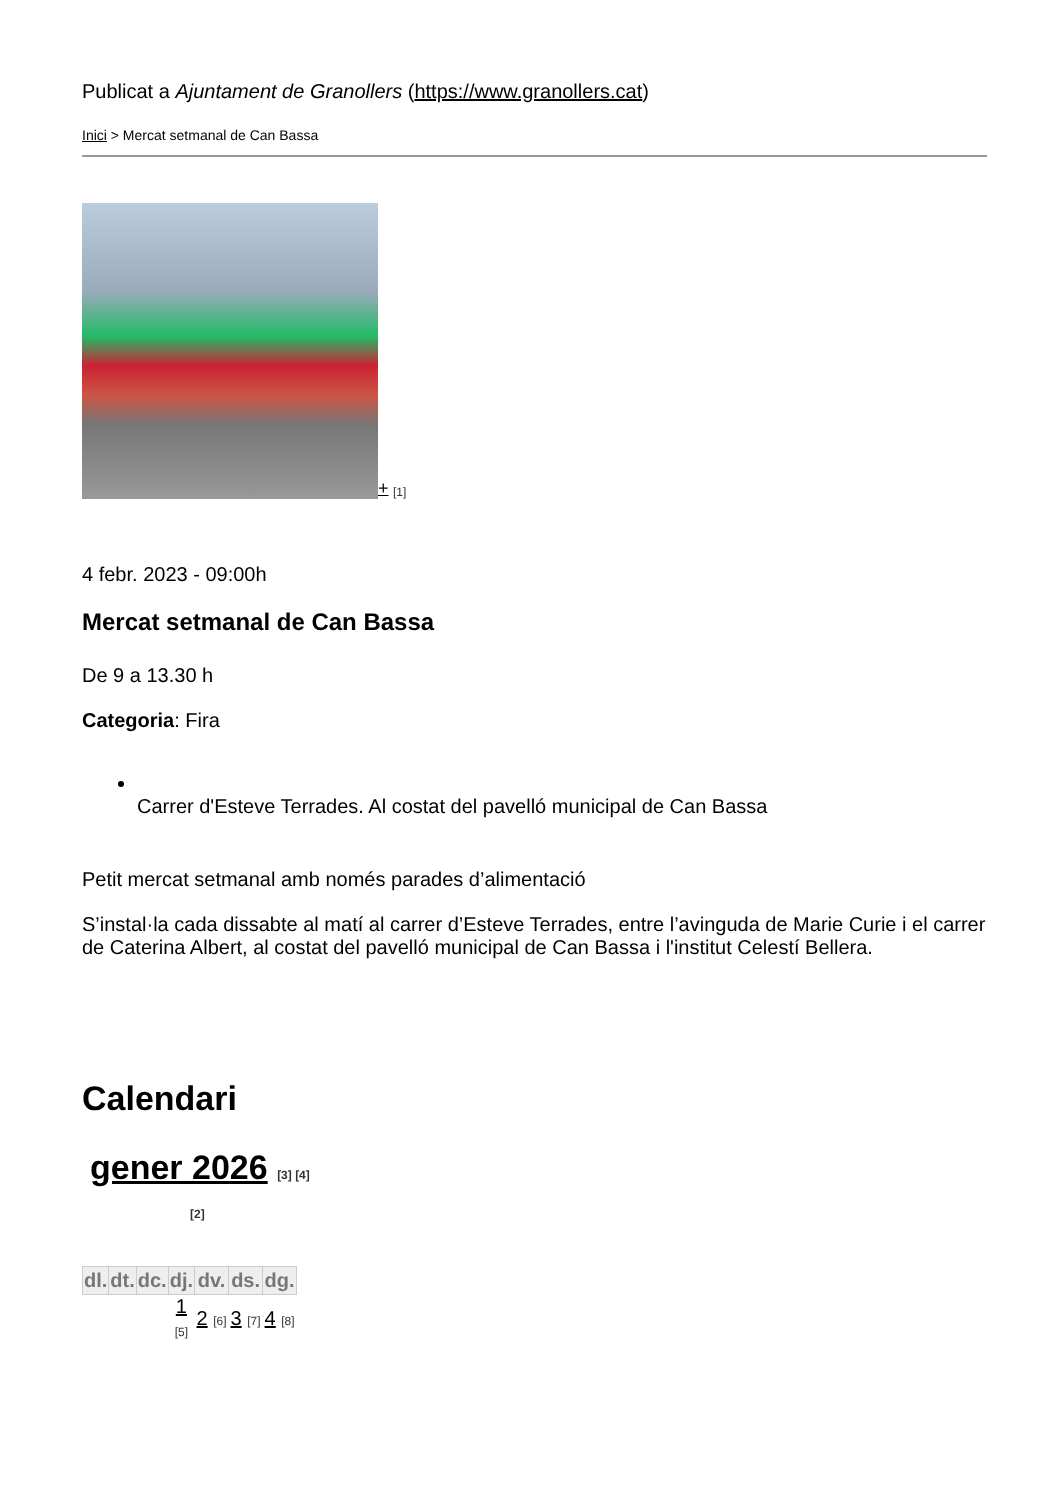Publicat a Ajuntament de Granollers (https://www.granollers.cat)
Inici > Mercat setmanal de Can Bassa
+ [1]
4 febr. 2023 - 09:00h
Mercat setmanal de Can Bassa
De 9 a 13.30 h
Categoria: Fira
Carrer d'Esteve Terrades. Al costat del pavelló municipal de Can Bassa
Petit mercat setmanal amb només parades d’alimentació
S’instal·la cada dissabte al matí al carrer d’Esteve Terrades, entre l’avinguda de Marie Curie i el carrer de Caterina Albert, al costat del pavelló municipal de Can Bassa i l'institut Celestí Bellera.
Calendari
gener 2026 [3] [4]
[2]
| dl. | dt. | dc. | dj. | dv. | ds. | dg. |
| --- | --- | --- | --- | --- | --- | --- |
| | | | 1 [5] | 2 [6] | 3 [7] | 4 [8] |